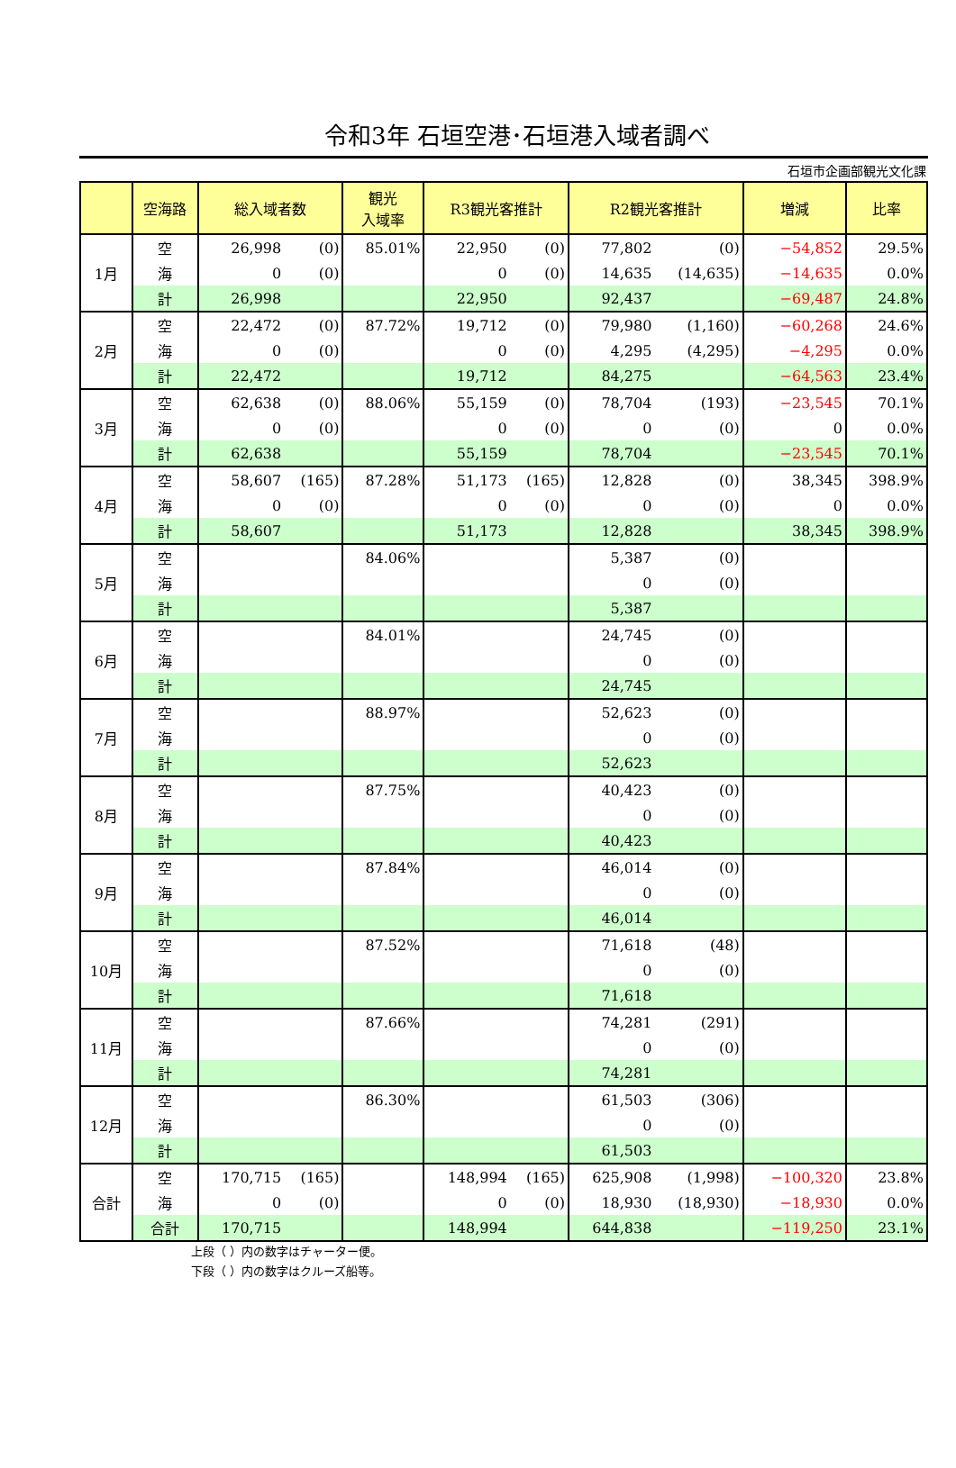令和3年 石垣空港･石垣港入域者調べ
石垣市企画部観光文化課
| | 空海路 | 総入域者数 | | 観光 入域率 | R3観光客推計 | | R2観光客推計 | | 増減 | 比率 |
| --- | --- | --- | --- | --- | --- | --- | --- | --- | --- | --- |
| 1月 | 空 | 26,998 | (0) | 85.01% | 22,950 | (0) | 77,802 | (0) | −54,852 | 29.5% |
| | 海 | 0 | (0) | | 0 | (0) | 14,635 | (14,635) | −14,635 | 0.0% |
| | 計 | 26,998 | | | 22,950 | | 92,437 | | −69,487 | 24.8% |
| 2月 | 空 | 22,472 | (0) | 87.72% | 19,712 | (0) | 79,980 | (1,160) | −60,268 | 24.6% |
| | 海 | 0 | (0) | | 0 | (0) | 4,295 | (4,295) | −4,295 | 0.0% |
| | 計 | 22,472 | | | 19,712 | | 84,275 | | −64,563 | 23.4% |
| 3月 | 空 | 62,638 | (0) | 88.06% | 55,159 | (0) | 78,704 | (193) | −23,545 | 70.1% |
| | 海 | 0 | (0) | | 0 | (0) | 0 | (0) | 0 | 0.0% |
| | 計 | 62,638 | | | 55,159 | | 78,704 | | −23,545 | 70.1% |
| 4月 | 空 | 58,607 | (165) | 87.28% | 51,173 | (165) | 12,828 | (0) | 38,345 | 398.9% |
| | 海 | 0 | (0) | | 0 | (0) | 0 | (0) | 0 | 0.0% |
| | 計 | 58,607 | | | 51,173 | | 12,828 | | 38,345 | 398.9% |
| 5月 | 空 | | | 84.06% | | | 5,387 | (0) | | |
| | 海 | | | | | | 0 | (0) | | |
| | 計 | | | | | | 5,387 | | | |
| 6月 | 空 | | | 84.01% | | | 24,745 | (0) | | |
| | 海 | | | | | | 0 | (0) | | |
| | 計 | | | | | | 24,745 | | | |
| 7月 | 空 | | | 88.97% | | | 52,623 | (0) | | |
| | 海 | | | | | | 0 | (0) | | |
| | 計 | | | | | | 52,623 | | | |
| 8月 | 空 | | | 87.75% | | | 40,423 | (0) | | |
| | 海 | | | | | | 0 | (0) | | |
| | 計 | | | | | | 40,423 | | | |
| 9月 | 空 | | | 87.84% | | | 46,014 | (0) | | |
| | 海 | | | | | | 0 | (0) | | |
| | 計 | | | | | | 46,014 | | | |
| 10月 | 空 | | | 87.52% | | | 71,618 | (48) | | |
| | 海 | | | | | | 0 | (0) | | |
| | 計 | | | | | | 71,618 | | | |
| 11月 | 空 | | | 87.66% | | | 74,281 | (291) | | |
| | 海 | | | | | | 0 | (0) | | |
| | 計 | | | | | | 74,281 | | | |
| 12月 | 空 | | | 86.30% | | | 61,503 | (306) | | |
| | 海 | | | | | | 0 | (0) | | |
| | 計 | | | | | | 61,503 | | | |
| 合計 | 空 | 170,715 | (165) | | 148,994 | (165) | 625,908 | (1,998) | −100,320 | 23.8% |
| | 海 | 0 | (0) | | 0 | (0) | 18,930 | (18,930) | −18,930 | 0.0% |
| | 合計 | 170,715 | | | 148,994 | | 644,838 | | −119,250 | 23.1% |
上段（ ）内の数字はチャーター便。
下段（ ）内の数字はクルーズ船等。